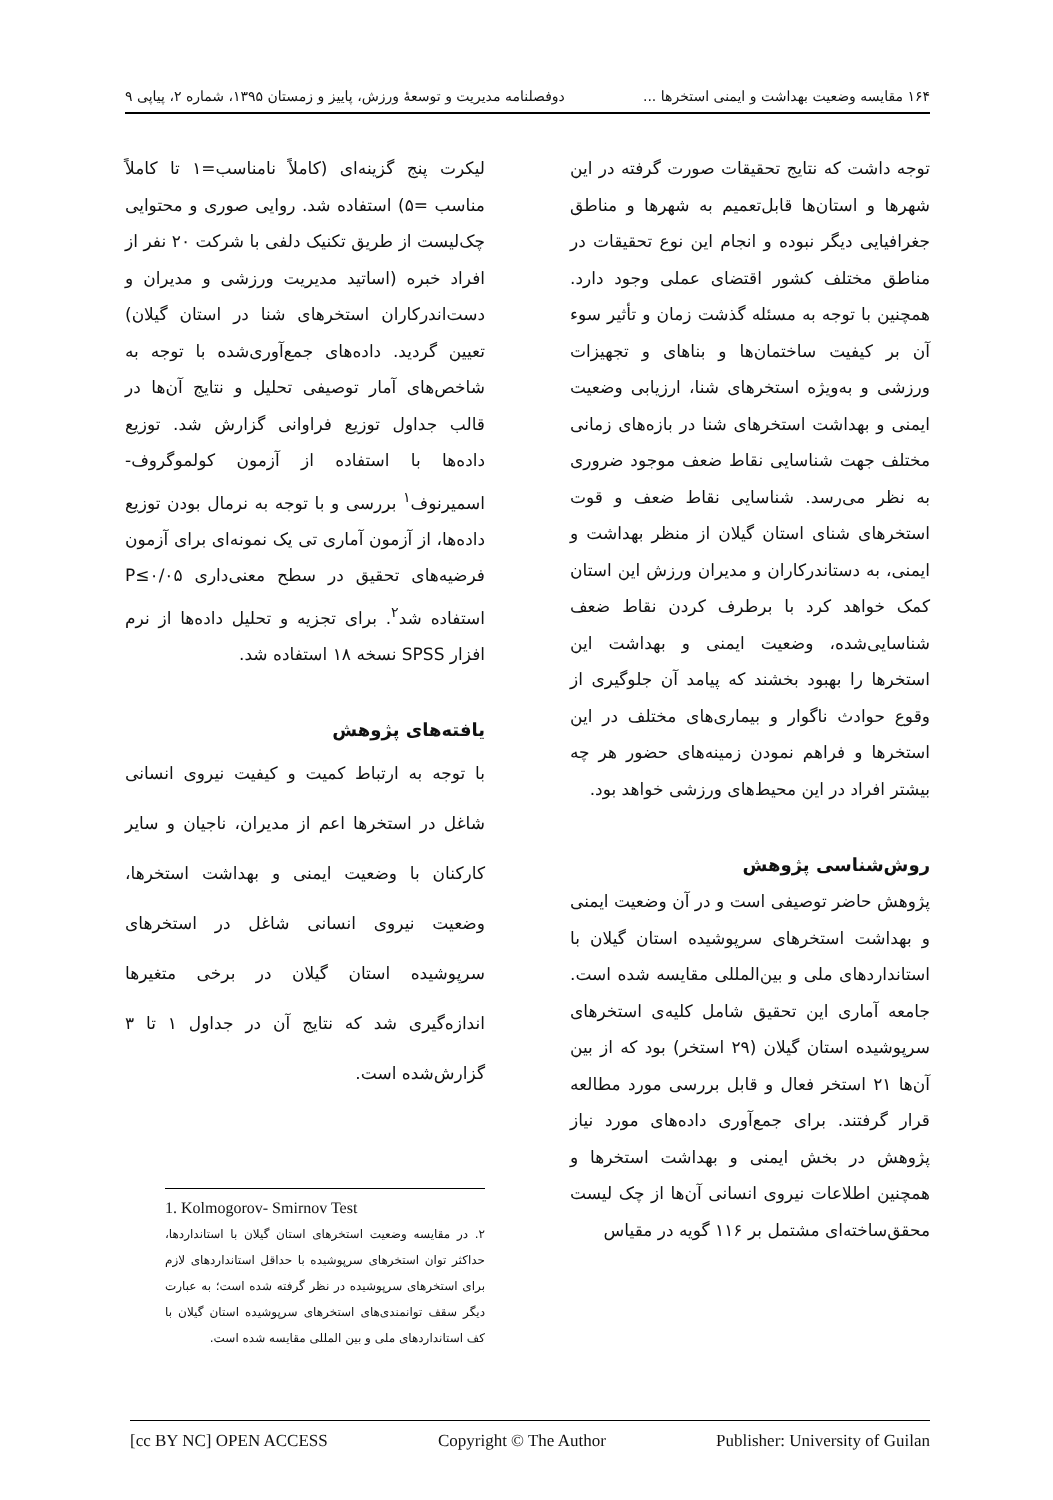۱۶۴ مقایسه وضعیت بهداشت و ایمنی استخرها ... دوفصلنامه مدیریت و توسعهٔ ورزش، پاییز و زمستان ۱۳۹۵، شماره ۲، پیاپی ۹
توجه داشت که نتایج تحقیقات صورت گرفته در این شهرها و استان‌ها قابل‌تعمیم به شهرها و مناطق جغرافیایی دیگر نبوده و انجام این نوع تحقیقات در مناطق مختلف کشور اقتضای عملی وجود دارد. همچنین با توجه به مسئله گذشت زمان و تأثیر سوء آن بر کیفیت ساختمان‌ها و بناهای و تجهیزات ورزشی و به‌ویژه استخرهای شنا، ارزیابی وضعیت ایمنی و بهداشت استخرهای شنا در بازه‌های زمانی مختلف جهت شناسایی نقاط ضعف موجود ضروری به نظر می‌رسد. شناسایی نقاط ضعف و قوت استخرهای شنای استان گیلان از منظر بهداشت و ایمنی، به دستاندرکاران و مدیران ورزش این استان کمک خواهد کرد با برطرف کردن نقاط ضعف شناسایی‌شده، وضعیت ایمنی و بهداشت این استخرها را بهبود بخشند که پیامد آن جلوگیری از وقوع حوادث ناگوار و بیماری‌های مختلف در این استخرها و فراهم نمودن زمینه‌های حضور هر چه بیشتر افراد در این محیط‌های ورزشی خواهد بود.
روش‌شناسی پژوهش
پژوهش حاضر توصیفی است و در آن وضعیت ایمنی و بهداشت استخرهای سرپوشیده استان گیلان با استانداردهای ملی و بین‌المللی مقایسه شده است. جامعه آماری این تحقیق شامل کلیه‌ی استخرهای سرپوشیده استان گیلان (۲۹ استخر) بود که از بین آن‌ها ۲۱ استخر فعال و قابل بررسی مورد مطالعه قرار گرفتند. برای جمع‌آوری داده‌های مورد نیاز پژوهش در بخش ایمنی و بهداشت استخرها و همچنین اطلاعات نیروی انسانی آن‌ها از چک لیست محقق‌ساخته‌ای مشتمل بر ۱۱۶ گویه در مقیاس
لیکرت پنج گزینه‌ای (کاملاً نامناسب=۱ تا کاملاً مناسب =۵) استفاده شد. روایی صوری و محتوایی چک‌لیست از طریق تکنیک دلفی با شرکت ۲۰ نفر از افراد خبره (اساتید مدیریت ورزشی و مدیران و دست‌اندرکاران استخرهای شنا در استان گیلان) تعیین گردید. داده‌های جمع‌آوری‌شده با توجه به شاخص‌های آمار توصیفی تحلیل و نتایج آن‌ها در قالب جداول توزیع فراوانی گزارش شد. توزیع داده‌ها با استفاده از آزمون کولموگروف- اسمیرنوف<sup>۱</sup> بررسی و با توجه به نرمال بودن توزیع داده‌ها، از آزمون آماری تی یک نمونه‌ای برای آزمون فرضیه‌های تحقیق در سطح معنی‌داری P≤۰/۰۵ استفاده شد<sup>۲</sup>. برای تجزیه و تحلیل داده‌ها از نرم افزار SPSS نسخه ۱۸ استفاده شد.
یافته‌های پژوهش
با توجه به ارتباط کمیت و کیفیت نیروی انسانی شاغل در استخرها اعم از مدیران، ناجیان و سایر کارکنان با وضعیت ایمنی و بهداشت استخرها، وضعیت نیروی انسانی شاغل در استخرهای سرپوشیده استان گیلان در برخی متغیرها اندازه‌گیری شد که نتایج آن در جداول ۱ تا ۳ گزارش‌شده است.
1. Kolmogorov- Smirnov Test
۲. در مقایسه وضعیت استخرهای استان گیلان با استانداردها، حداکثر توان استخرهای سرپوشیده با حداقل استانداردهای لازم برای استخرهای سرپوشیده در نظر گرفته شده است؛ به عبارت دیگر سقف توانمندی‌های استخرهای سرپوشیده استان گیلان با کف استانداردهای ملی و بین المللی مقایسه شده است.
[cc BY NC] OPEN ACCESS Copyright © The Author Publisher: University of Guilan